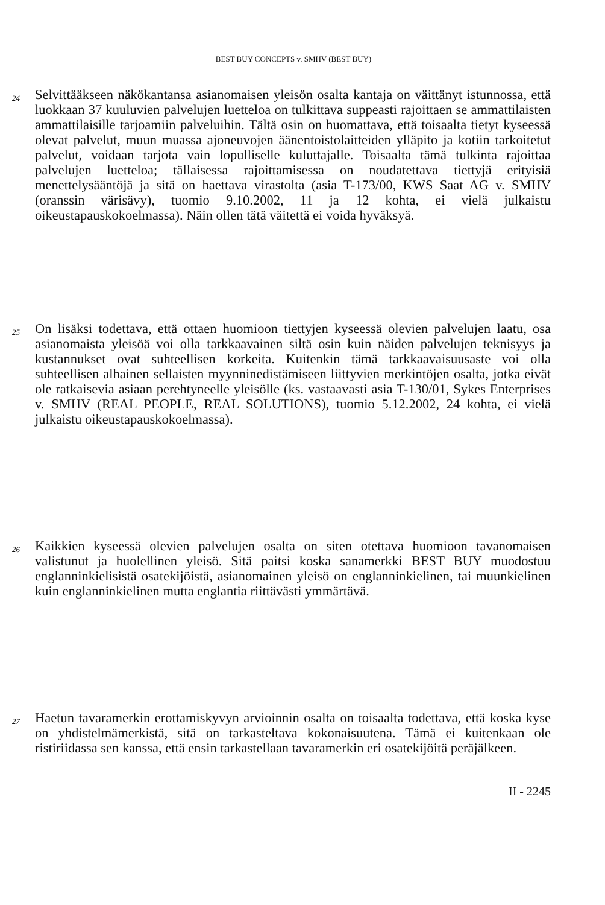BEST BUY CONCEPTS v. SMHV (BEST BUY)
24
Selvittääkseen näkökantansa asianomaisen yleisön osalta kantaja on väittänyt istunnossa, että luokkaan 37 kuuluvien palvelujen luetteloa on tulkittava suppeasti rajoittaen se ammattilaisten ammattilaisille tarjoamiin palveluihin. Tältä osin on huomattava, että toisaalta tietyt kyseessä olevat palvelut, muun muassa ajoneuvojen äänentoistolaitteiden ylläpito ja kotiin tarkoitetut palvelut, voidaan tarjota vain lopulliselle kuluttajalle. Toisaalta tämä tulkinta rajoittaa palvelujen luetteloa; tällaisessa rajoittamisessa on noudatettava tiettyjä erityisiä menettelysääntöjä ja sitä on haettava virastolta (asia T-173/00, KWS Saat AG v. SMHV (oranssin värisävy), tuomio 9.10.2002, 11 ja 12 kohta, ei vielä julkaistu oikeustapauskokoelmassa). Näin ollen tätä väitettä ei voida hyväksyä.
25
On lisäksi todettava, että ottaen huomioon tiettyjen kyseessä olevien palvelujen laatu, osa asianomaista yleisöä voi olla tarkkaavainen siltä osin kuin näiden palvelujen teknisyys ja kustannukset ovat suhteellisen korkeita. Kuitenkin tämä tarkkaavaisuusaste voi olla suhteellisen alhainen sellaisten myynninedistämiseen liittyvien merkintöjen osalta, jotka eivät ole ratkaisevia asiaan perehtyneelle yleisölle (ks. vastaavasti asia T-130/01, Sykes Enterprises v. SMHV (REAL PEOPLE, REAL SOLUTIONS), tuomio 5.12.2002, 24 kohta, ei vielä julkaistu oikeustapauskokoelmassa).
26
Kaikkien kyseessä olevien palvelujen osalta on siten otettava huomioon tavanomaisen valistunut ja huolellinen yleisö. Sitä paitsi koska sanamerkki BEST BUY muodostuu englanninkielisistä osatekijöistä, asianomainen yleisö on englanninkielinen, tai muunkielinen kuin englanninkielinen mutta englantia riittävästi ymmärtävä.
27
Haetun tavaramerkin erottamiskyvyn arvioinnin osalta on toisaalta todettava, että koska kyse on yhdistelmämerkistä, sitä on tarkasteltava kokonaisuutena. Tämä ei kuitenkaan ole ristiriidassa sen kanssa, että ensin tarkastellaan tavaramerkin eri osatekijöitä peräjälkeen.
II - 2245